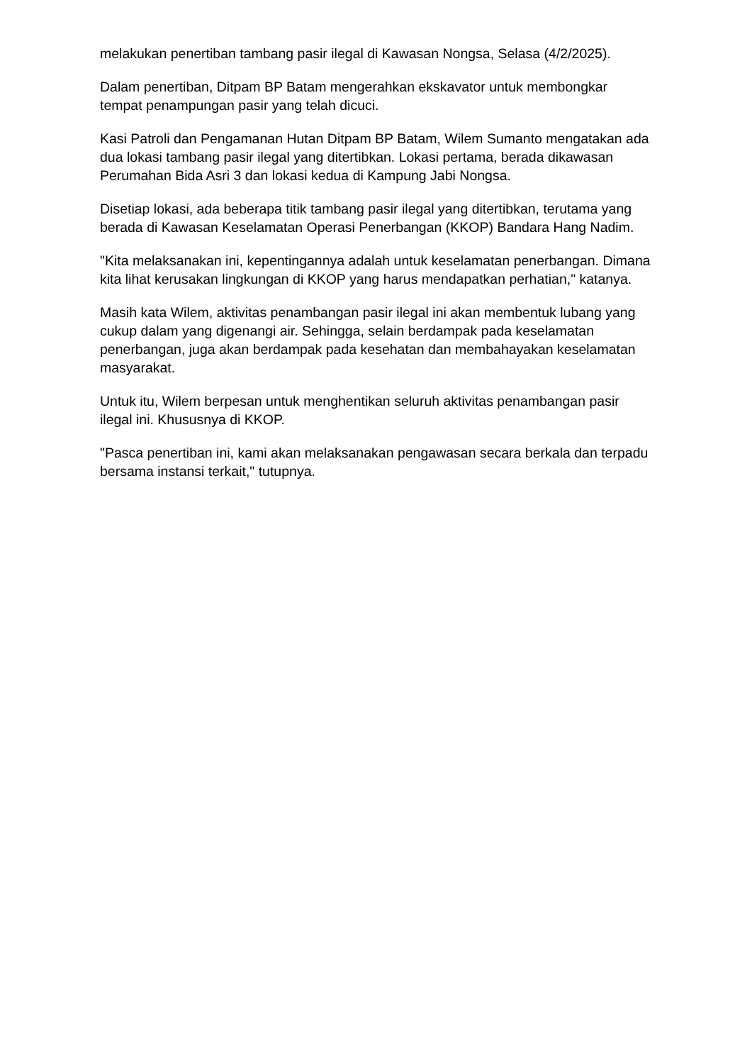melakukan penertiban tambang pasir ilegal di Kawasan Nongsa, Selasa (4/2/2025).
Dalam penertiban, Ditpam BP Batam mengerahkan ekskavator untuk membongkar tempat penampungan pasir yang telah dicuci.
Kasi Patroli dan Pengamanan Hutan Ditpam BP Batam, Wilem Sumanto mengatakan ada dua lokasi tambang pasir ilegal yang ditertibkan. Lokasi pertama, berada dikawasan Perumahan Bida Asri 3 dan lokasi kedua di Kampung Jabi Nongsa.
Disetiap lokasi, ada beberapa titik tambang pasir ilegal yang ditertibkan, terutama yang berada di Kawasan Keselamatan Operasi Penerbangan (KKOP) Bandara Hang Nadim.
"Kita melaksanakan ini, kepentingannya adalah untuk keselamatan penerbangan. Dimana kita lihat kerusakan lingkungan di KKOP yang harus mendapatkan perhatian," katanya.
Masih kata Wilem, aktivitas penambangan pasir ilegal ini akan membentuk lubang yang cukup dalam yang digenangi air. Sehingga, selain berdampak pada keselamatan penerbangan, juga akan berdampak pada kesehatan dan membahayakan keselamatan masyarakat.
Untuk itu, Wilem berpesan untuk menghentikan seluruh aktivitas penambangan pasir ilegal ini. Khususnya di KKOP.
"Pasca penertiban ini, kami akan melaksanakan pengawasan secara berkala dan terpadu bersama instansi terkait," tutupnya.